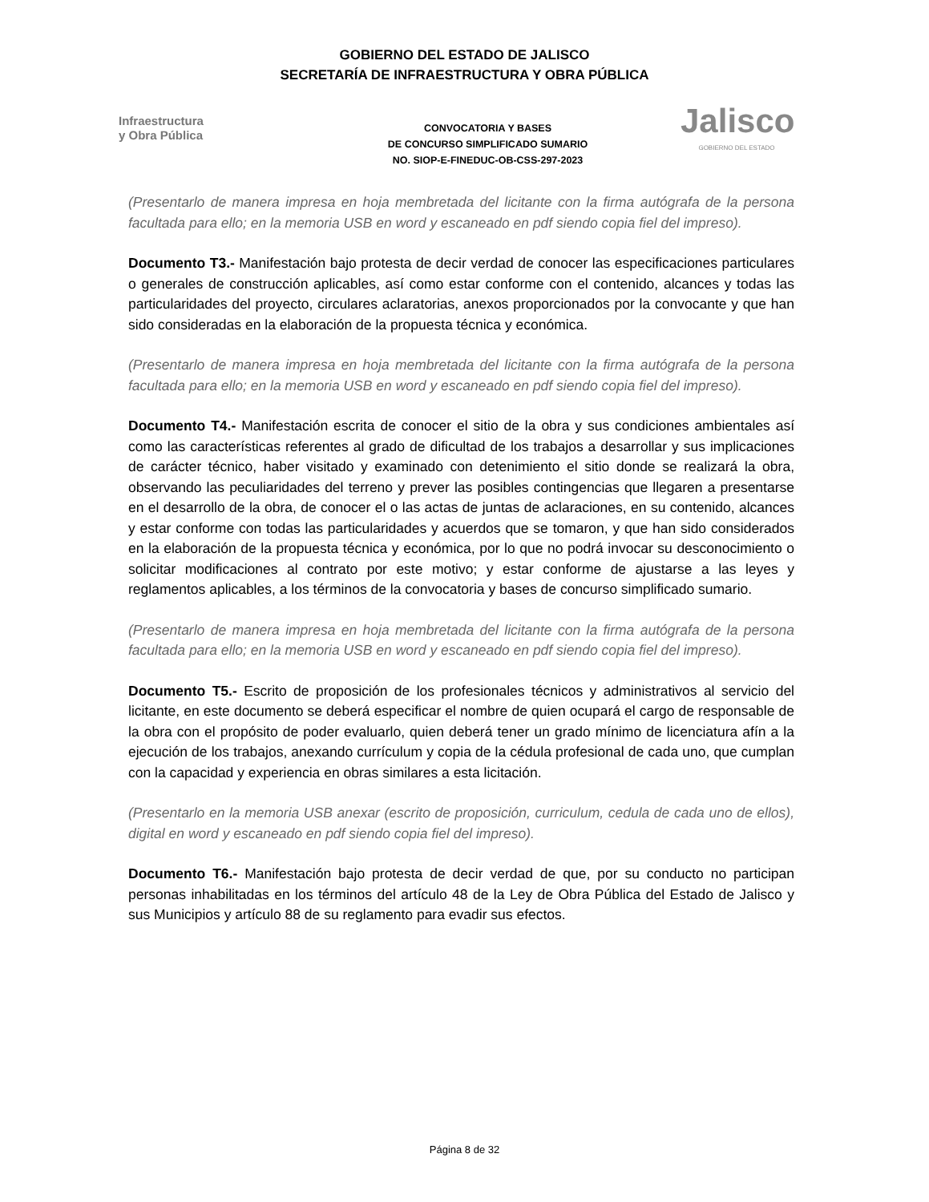GOBIERNO DEL ESTADO DE JALISCO
SECRETARÍA DE INFRAESTRUCTURA Y OBRA PÚBLICA
Infraestructura
y Obra Pública
CONVOCATORIA Y BASES
DE CONCURSO SIMPLIFICADO SUMARIO
NO. SIOP-E-FINEDUC-OB-CSS-297-2023
Jalisco
GOBIERNO DEL ESTADO
(Presentarlo de manera impresa en hoja membretada del licitante con la firma autógrafa de la persona facultada para ello; en la memoria USB en word y escaneado en pdf siendo copia fiel del impreso).
Documento T3.- Manifestación bajo protesta de decir verdad de conocer las especificaciones particulares o generales de construcción aplicables, así como estar conforme con el contenido, alcances y todas las particularidades del proyecto, circulares aclaratorias, anexos proporcionados por la convocante y que han sido consideradas en la elaboración de la propuesta técnica y económica.
(Presentarlo de manera impresa en hoja membretada del licitante con la firma autógrafa de la persona facultada para ello; en la memoria USB en word y escaneado en pdf siendo copia fiel del impreso).
Documento T4.- Manifestación escrita de conocer el sitio de la obra y sus condiciones ambientales así como las características referentes al grado de dificultad de los trabajos a desarrollar y sus implicaciones de carácter técnico, haber visitado y examinado con detenimiento el sitio donde se realizará la obra, observando las peculiaridades del terreno y prever las posibles contingencias que llegaren a presentarse en el desarrollo de la obra, de conocer el o las actas de juntas de aclaraciones, en su contenido, alcances y estar conforme con todas las particularidades y acuerdos que se tomaron, y que han sido considerados en la elaboración de la propuesta técnica y económica, por lo que no podrá invocar su desconocimiento o solicitar modificaciones al contrato por este motivo; y estar conforme de ajustarse a las leyes y reglamentos aplicables, a los términos de la convocatoria y bases de concurso simplificado sumario.
(Presentarlo de manera impresa en hoja membretada del licitante con la firma autógrafa de la persona facultada para ello; en la memoria USB en word y escaneado en pdf siendo copia fiel del impreso).
Documento T5.- Escrito de proposición de los profesionales técnicos y administrativos al servicio del licitante, en este documento se deberá especificar el nombre de quien ocupará el cargo de responsable de la obra con el propósito de poder evaluarlo, quien deberá tener un grado mínimo de licenciatura afín a la ejecución de los trabajos, anexando currículum y copia de la cédula profesional de cada uno, que cumplan con la capacidad y experiencia en obras similares a esta licitación.
(Presentarlo en la memoria USB anexar (escrito de proposición, curriculum, cedula de cada uno de ellos), digital en word y escaneado en pdf siendo copia fiel del impreso).
Documento T6.- Manifestación bajo protesta de decir verdad de que, por su conducto no participan personas inhabilitadas en los términos del artículo 48 de la Ley de Obra Pública del Estado de Jalisco y sus Municipios y artículo 88 de su reglamento para evadir sus efectos.
Página 8 de 32